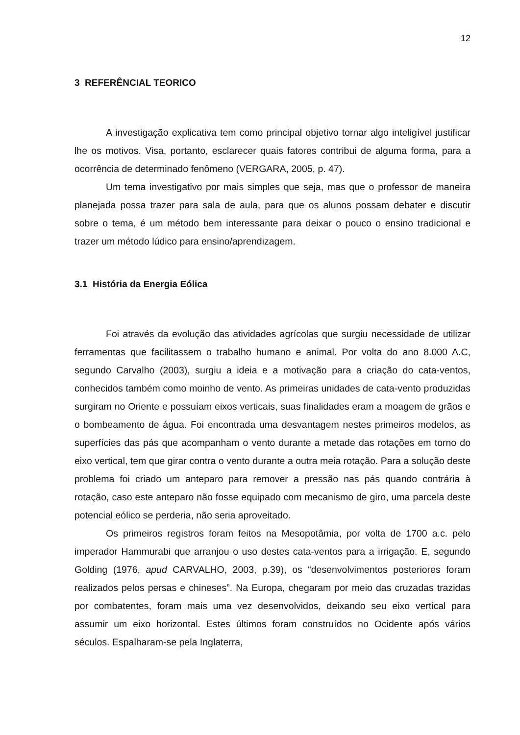12
3 REFERÊNCIAL TEORICO
A investigação explicativa tem como principal objetivo tornar algo inteligível justificar lhe os motivos. Visa, portanto, esclarecer quais fatores contribui de alguma forma, para a ocorrência de determinado fenômeno (VERGARA, 2005, p. 47).
Um tema investigativo por mais simples que seja, mas que o professor de maneira planejada possa trazer para sala de aula, para que os alunos possam debater e discutir sobre o tema, é um método bem interessante para deixar o pouco o ensino tradicional e trazer um método lúdico para ensino/aprendizagem.
3.1 História da Energia Eólica
Foi através da evolução das atividades agrícolas que surgiu necessidade de utilizar ferramentas que facilitassem o trabalho humano e animal. Por volta do ano 8.000 A.C, segundo Carvalho (2003), surgiu a ideia e a motivação para a criação do cata-ventos, conhecidos também como moinho de vento. As primeiras unidades de cata-vento produzidas surgiram no Oriente e possuíam eixos verticais, suas finalidades eram a moagem de grãos e o bombeamento de água. Foi encontrada uma desvantagem nestes primeiros modelos, as superfícies das pás que acompanham o vento durante a metade das rotações em torno do eixo vertical, tem que girar contra o vento durante a outra meia rotação. Para a solução deste problema foi criado um anteparo para remover a pressão nas pás quando contrária à rotação, caso este anteparo não fosse equipado com mecanismo de giro, uma parcela deste potencial eólico se perderia, não seria aproveitado.
Os primeiros registros foram feitos na Mesopotâmia, por volta de 1700 a.c. pelo imperador Hammurabi que arranjou o uso destes cata-ventos para a irrigação. E, segundo Golding (1976, apud CARVALHO, 2003, p.39), os “desenvolvimentos posteriores foram realizados pelos persas e chineses”. Na Europa, chegaram por meio das cruzadas trazidas por combatentes, foram mais uma vez desenvolvidos, deixando seu eixo vertical para assumir um eixo horizontal. Estes últimos foram construídos no Ocidente após vários séculos. Espalharam-se pela Inglaterra,